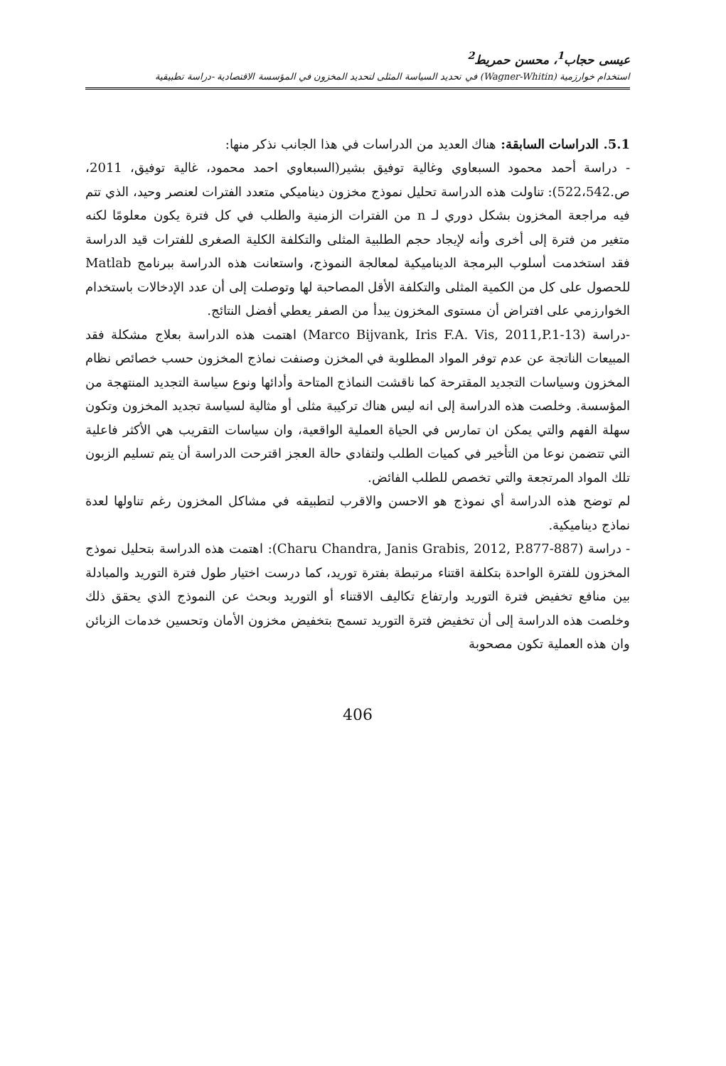عيسى حجاب<sup>1</sup>، محسن حمريط<sup>2</sup>
استخدام خوارزمية (Wagner-Whitin) في تحديد السياسة المثلى لتحديد المخزون في المؤسسة الاقتصادية -دراسة تطبيقية
5.1. الدراسات السابقة: هناك العديد من الدراسات في هذا الجانب نذكر منها:
- دراسة أحمد محمود السبعاوي وغالية توفيق بشير(السبعاوي احمد محمود، غالية توفيق، 2011، ص.522،542): تناولت هذه الدراسة تحليل نموذج مخزون ديناميكي متعدد الفترات لعنصر وحيد، الذي تتم فيه مراجعة المخزون بشكل دوري لـ n من الفترات الزمنية والطلب في كل فترة يكون معلومًا لكنه متغير من فترة إلى أخرى وأنه لإيجاد حجم الطلبية المثلى والتكلفة الكلية الصغرى للفترات قيد الدراسة فقد استخدمت أسلوب البرمجة الديناميكية لمعالجة النموذج، واستعانت هذه الدراسة ببرنامج Matlab للحصول على كل من الكمية المثلى والتكلفة الأقل المصاحبة لها وتوصلت إلى أن عدد الإدخالات باستخدام الخوارزمي على افتراض أن مستوى المخزون يبدأ من الصفر يعطي أفضل النتائج.
-دراسة (Marco Bijvank, Iris F.A. Vis, 2011,P.1-13) اهتمت هذه الدراسة بعلاج مشكلة فقد المبيعات الناتجة عن عدم توفر المواد المطلوبة في المخزن وصنفت نماذج المخزون حسب خصائص نظام المخزون وسياسات التجديد المقترحة كما ناقشت النماذج المتاحة وأدائها ونوع سياسة التجديد المنتهجة من المؤسسة. وخلصت هذه الدراسة إلى انه ليس هناك تركيبة مثلى أو مثالية لسياسة تجديد المخزون وتكون سهلة الفهم والتي يمكن ان تمارس في الحياة العملية الواقعية، وان سياسات التقريب هي الأكثر فاعلية التي تتضمن نوعا من التأخير في كميات الطلب ولتفادي حالة العجز اقترحت الدراسة أن يتم تسليم الزبون تلك المواد المرتجعة والتي تخصص للطلب الفائض.
لم توضح هذه الدراسة أي نموذج هو الاحسن والاقرب لتطبيقه في مشاكل المخزون رغم تناولها لعدة نماذج ديناميكية.
- دراسة (Charu Chandra, Janis Grabis, 2012, P.877-887): اهتمت هذه الدراسة بتحليل نموذج المخزون للفترة الواحدة بتكلفة اقتناء مرتبطة بفترة توريد، كما درست اختيار طول فترة التوريد والمبادلة بين منافع تخفيض فترة التوريد وارتفاع تكاليف الاقتناء أو التوريد وبحث عن النموذج الذي يحقق ذلك وخلصت هذه الدراسة إلى أن تخفيض فترة التوريد تسمح بتخفيض مخزون الأمان وتحسين خدمات الزبائن وان هذه العملية تكون مصحوبة
406